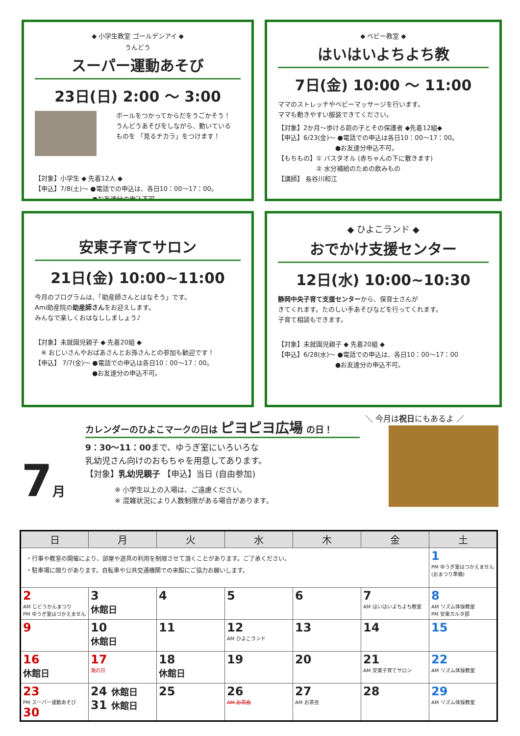◆ 小学生教室 ゴールデンアイ ◆
うんどう
スーパー運動あそび
23日(日) 2:00 ～ 3:00
ボールをつかってからだをうごかそう！
うんどうあそびをしながら、動いている
ものを 「見るチカラ」をつけます！
【対象】小学生 ◆ 先着12人 ◆
【申込】7/8(土)～ ●電話での申込は、各日10：00～17：00。
　　　　　　　　　●お友達分の申込不可。
◆ ベビー教室 ◆
はいはいよちよち教
7日(金) 10:00 ～ 11:00
ママのストレッチやベビーマッサージを行います。
ママも動きやすい服装できてください。
【対象】2か月～歩ける前の子とその保護者 ◆先着12組◆
【申込】6/23(金)～ ●電話での申込は各日10：00～17：00。
　　　　　　　　　●お友達分申込不可。
【もちもの】① バスタオル (赤ちゃんの下に敷きます)
　　　　　　② 水分補給のための飲みもの
【講師】 長谷川和江
安東子育てサロン
21日(金) 10:00~11:00
今月のプログラムは、「助産師さんとはなそう」です。
Ami助産院の助産師さんをお迎えします。
みんなで楽しくおはなししましょう♪
【対象】未就園児親子 ◆ 先着20組 ◆
　※ おじいさんやおばあさんとお孫さんとの参加も歓迎です！
【申込】 7/7(金)～ ●電話での申込は各日10：00～17：00。
　　　　　　　　　●お友達分の申込不可。
◆ ひよこランド ◆
おでかけ支援センター
12日(水) 10:00~10:30
静岡中央子育て支援センターから、保育士さんが
きてくれます。たのしい手あそびなどを行ってくれます。
子育て相談もできます。
【対象】未就園児親子 ◆ 先着20組 ◆
【申込】6/28(水)～ ●電話での申込は、各日10：00～17：00
　　　　　　　　　●お友達分の申込不可。
＼ 今月は祝日にもあるよ ／
カレンダーのひよこマークの日は ピヨピヨ広場 の日！
7月
9：30～11：00まで、ゆうぎ室にいろいろな
乳幼児さん向けのおもちゃを用意してあります。
【対象】乳幼児親子 【申込】当日 (自由参加)
※ 小学生以上の入場は、ご遠慮ください。
※ 混雑状況により人数制限がある場合があります。
| 日 | 月 | 火 | 水 | 木 | 金 | 土 |
| --- | --- | --- | --- | --- | --- | --- |
| ・行事や教室の開催により、部屋や遊具の利用を制限させて頂くことがあります。ご了承ください。 ・駐車場に限りがあります。自転車や公共交通機関での来館にご協力お願いします。 | | | | | | 1 PM ゆうぎ室はつかえません (おまつり準備) |
| 2 AM じどうかんまつり PM ゆうぎ室はつかえません | 3 休館日 | 4 | 5 | 6 | 7 AM はいはいよちよち教室 | 8 AM リズム体操教室 PM 安東カルタ部 |
| 9 | 10 休館日 | 11 | 12 AM ひよこランド | 13 | 14 | 15 |
| 16 休館日 | 17 海の日 | 18 休館日 | 19 | 20 | 21 AM 安東子育てサロン | 22 AM リズム体操教室 |
| 23 PM スーパー運動あそび 30 | 24 休館日 31 休館日 | 25 | 26 AM お茶会 | 27 AM お茶会 | 28 | 29 AM リズム体操教室 |